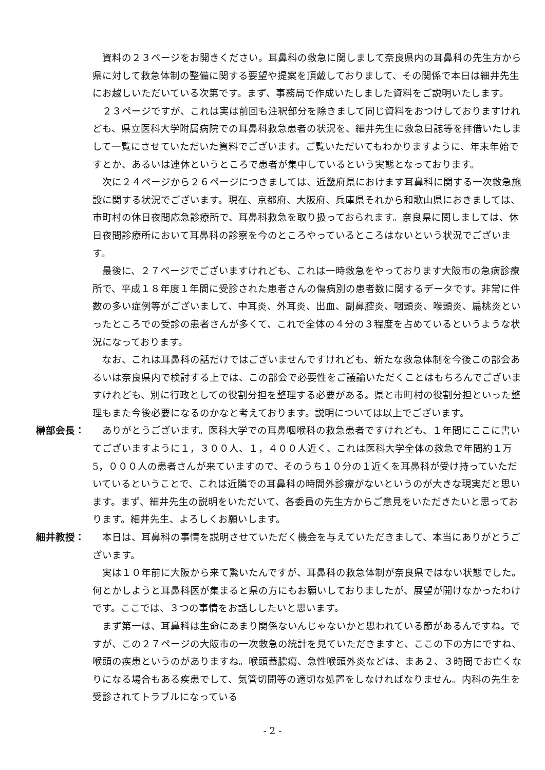資料の２３ページをお開きください。耳鼻科の救急に関しまして奈良県内の耳鼻科の先生方から県に対して救急体制の整備に関する要望や提案を頂戴しておりまして、その関係で本日は細井先生にお越しいただいている次第です。まず、事務局で作成いたしました資料をご説明いたします。
２３ページですが、これは実は前回も注釈部分を除きまして同じ資料をおつけしておりますけれども、県立医科大学附属病院での耳鼻科救急患者の状況を、細井先生に救急日誌等を拝借いたしまして一覧にさせていただいた資料でございます。ご覧いただいてもわかりますように、年末年始ですとか、あるいは連休というところで患者が集中しているという実態となっております。
次に２４ページから２６ページにつきましては、近畿府県におけます耳鼻科に関する一次救急施設に関する状況でございます。現在、京都府、大阪府、兵庫県それから和歌山県におきましては、市町村の休日夜間応急診療所で、耳鼻科救急を取り扱っておられます。奈良県に関しましては、休日夜間診療所において耳鼻科の診察を今のところやっているところはないという状況でございます。
最後に、２７ページでございますけれども、これは一時救急をやっております大阪市の急病診療所で、平成１８年度１年間に受診された患者さんの傷病別の患者数に関するデータです。非常に件数の多い症例等がございまして、中耳炎、外耳炎、出血、副鼻腔炎、咽頭炎、喉頭炎、扁桃炎といったところでの受診の患者さんが多くて、これで全体の４分の３程度を占めているというような状況になっております。
なお、これは耳鼻科の話だけではございませんですけれども、新たな救急体制を今後この部会あるいは奈良県内で検討する上では、この部会で必要性をご議論いただくことはもちろんでございますけれども、別に行政としての役割分担を整理する必要がある。県と市町村の役割分担といった整理もまた今後必要になるのかなと考えております。説明については以上でございます。
榊部会長： ありがとうございます。医科大学での耳鼻咽喉科の救急患者ですけれども、１年間にここに書いてございますように１，３００人、１，４００人近く、これは医科大学全体の救急で年間約１万5，０００人の患者さんが来ていますので、そのうち１０分の１近くを耳鼻科が受け持っていただいているということで、これは近隣での耳鼻科の時間外診療がないというのが大きな現実だと思います。まず、細井先生の説明をいただいて、各委員の先生方からご意見をいただきたいと思っております。細井先生、よろしくお願いします。
細井教授： 本日は、耳鼻科の事情を説明させていただく機会を与えていただきまして、本当にありがとうございます。
実は１０年前に大阪から来て驚いたんですが、耳鼻科の救急体制が奈良県ではない状態でした。何とかしようと耳鼻科医が集まると県の方にもお願いしておりましたが、展望が開けなかったわけです。ここでは、３つの事情をお話ししたいと思います。
まず第一は、耳鼻科は生命にあまり関係ないんじゃないかと思われている節があるんですね。ですが、この２７ページの大阪市の一次救急の統計を見ていただきますと、ここの下の方にですね、喉頭の疾患というのがありますね。喉頭蓋膿瘍、急性喉頭外炎などは、まあ２、３時間でお亡くなりになる場合もある疾患でして、気管切開等の適切な処置をしなければなりません。内科の先生を受診されてトラブルになっている
- 2 -